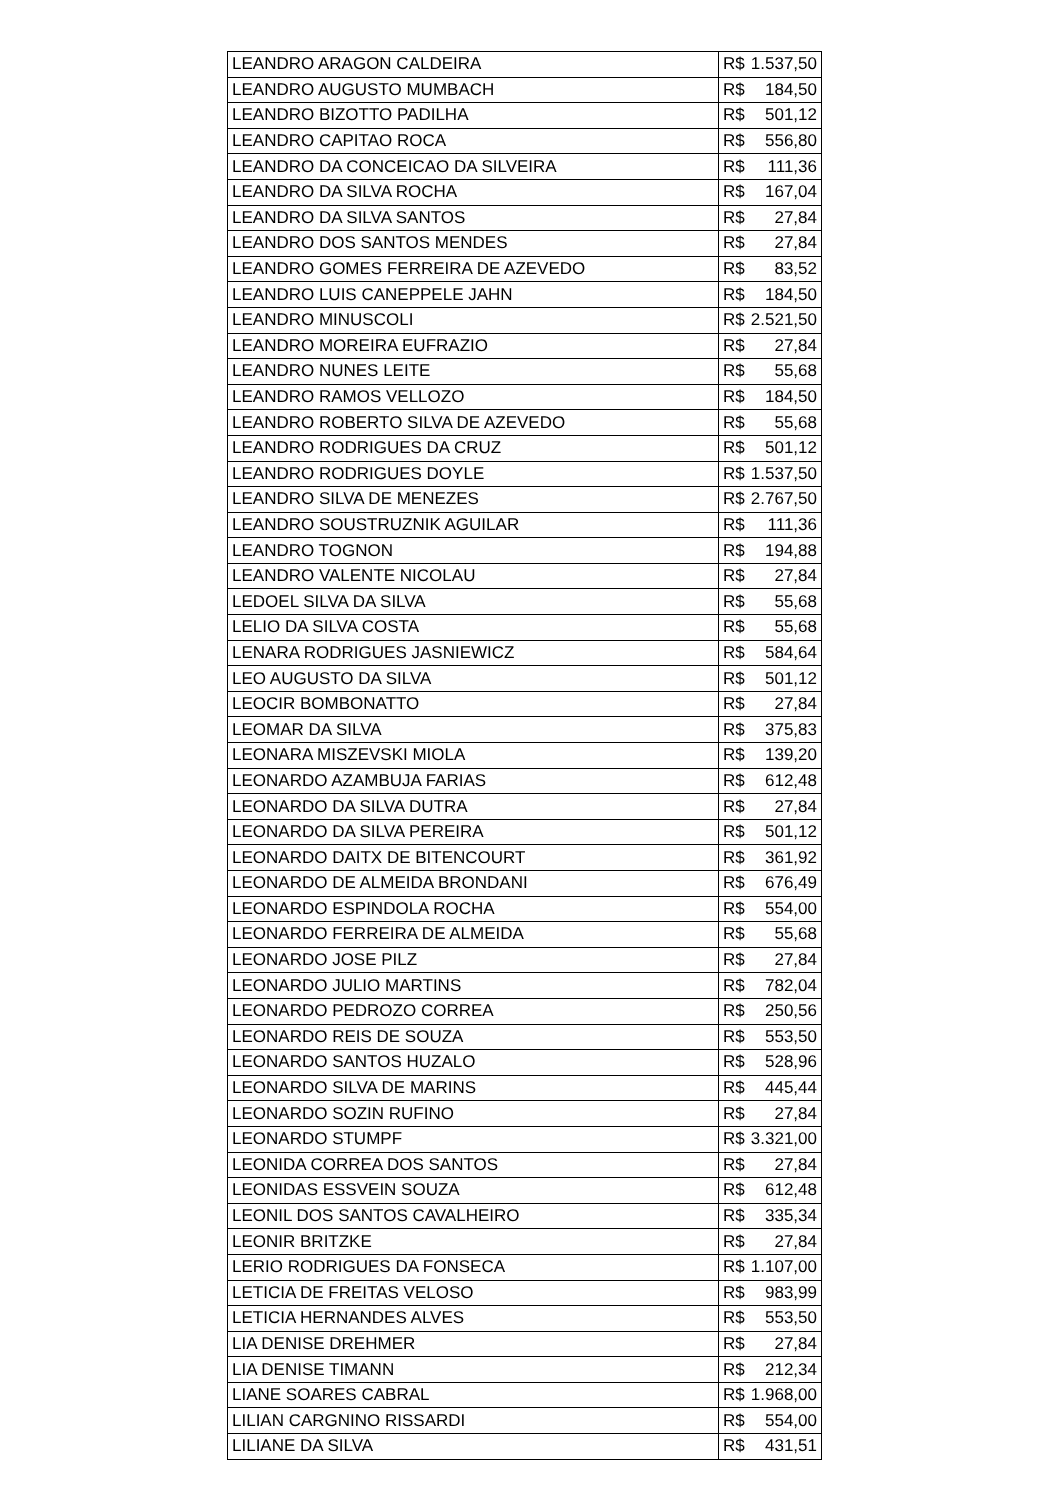| LEANDRO ARAGON CALDEIRA | R$ | 1.537,50 |
| LEANDRO AUGUSTO MUMBACH | R$ | 184,50 |
| LEANDRO BIZOTTO PADILHA | R$ | 501,12 |
| LEANDRO CAPITAO ROCA | R$ | 556,80 |
| LEANDRO DA CONCEICAO DA SILVEIRA | R$ | 111,36 |
| LEANDRO DA SILVA ROCHA | R$ | 167,04 |
| LEANDRO DA SILVA SANTOS | R$ | 27,84 |
| LEANDRO DOS SANTOS MENDES | R$ | 27,84 |
| LEANDRO GOMES FERREIRA DE AZEVEDO | R$ | 83,52 |
| LEANDRO LUIS CANEPPELE JAHN | R$ | 184,50 |
| LEANDRO MINUSCOLI | R$ | 2.521,50 |
| LEANDRO MOREIRA EUFRAZIO | R$ | 27,84 |
| LEANDRO NUNES LEITE | R$ | 55,68 |
| LEANDRO RAMOS VELLOZO | R$ | 184,50 |
| LEANDRO ROBERTO SILVA DE AZEVEDO | R$ | 55,68 |
| LEANDRO RODRIGUES DA CRUZ | R$ | 501,12 |
| LEANDRO RODRIGUES DOYLE | R$ | 1.537,50 |
| LEANDRO SILVA DE MENEZES | R$ | 2.767,50 |
| LEANDRO SOUSTRUZNIK AGUILAR | R$ | 111,36 |
| LEANDRO TOGNON | R$ | 194,88 |
| LEANDRO VALENTE NICOLAU | R$ | 27,84 |
| LEDOEL SILVA DA SILVA | R$ | 55,68 |
| LELIO DA SILVA COSTA | R$ | 55,68 |
| LENARA RODRIGUES JASNIEWICZ | R$ | 584,64 |
| LEO AUGUSTO DA SILVA | R$ | 501,12 |
| LEOCIR BOMBONATTO | R$ | 27,84 |
| LEOMAR DA SILVA | R$ | 375,83 |
| LEONARA MISZEVSKI MIOLA | R$ | 139,20 |
| LEONARDO AZAMBUJA FARIAS | R$ | 612,48 |
| LEONARDO DA SILVA DUTRA | R$ | 27,84 |
| LEONARDO DA SILVA PEREIRA | R$ | 501,12 |
| LEONARDO DAITX DE BITENCOURT | R$ | 361,92 |
| LEONARDO DE ALMEIDA BRONDANI | R$ | 676,49 |
| LEONARDO ESPINDOLA ROCHA | R$ | 554,00 |
| LEONARDO FERREIRA DE ALMEIDA | R$ | 55,68 |
| LEONARDO JOSE PILZ | R$ | 27,84 |
| LEONARDO JULIO MARTINS | R$ | 782,04 |
| LEONARDO PEDROZO CORREA | R$ | 250,56 |
| LEONARDO REIS DE SOUZA | R$ | 553,50 |
| LEONARDO SANTOS HUZALO | R$ | 528,96 |
| LEONARDO SILVA DE MARINS | R$ | 445,44 |
| LEONARDO SOZIN RUFINO | R$ | 27,84 |
| LEONARDO STUMPF | R$ | 3.321,00 |
| LEONIDA CORREA DOS SANTOS | R$ | 27,84 |
| LEONIDAS ESSVEIN SOUZA | R$ | 612,48 |
| LEONIL DOS SANTOS CAVALHEIRO | R$ | 335,34 |
| LEONIR BRITZKE | R$ | 27,84 |
| LERIO RODRIGUES DA FONSECA | R$ | 1.107,00 |
| LETICIA DE FREITAS VELOSO | R$ | 983,99 |
| LETICIA HERNANDES ALVES | R$ | 553,50 |
| LIA DENISE DREHMER | R$ | 27,84 |
| LIA DENISE TIMANN | R$ | 212,34 |
| LIANE SOARES CABRAL | R$ | 1.968,00 |
| LILIAN CARGNINO RISSARDI | R$ | 554,00 |
| LILIANE DA SILVA | R$ | 431,51 |